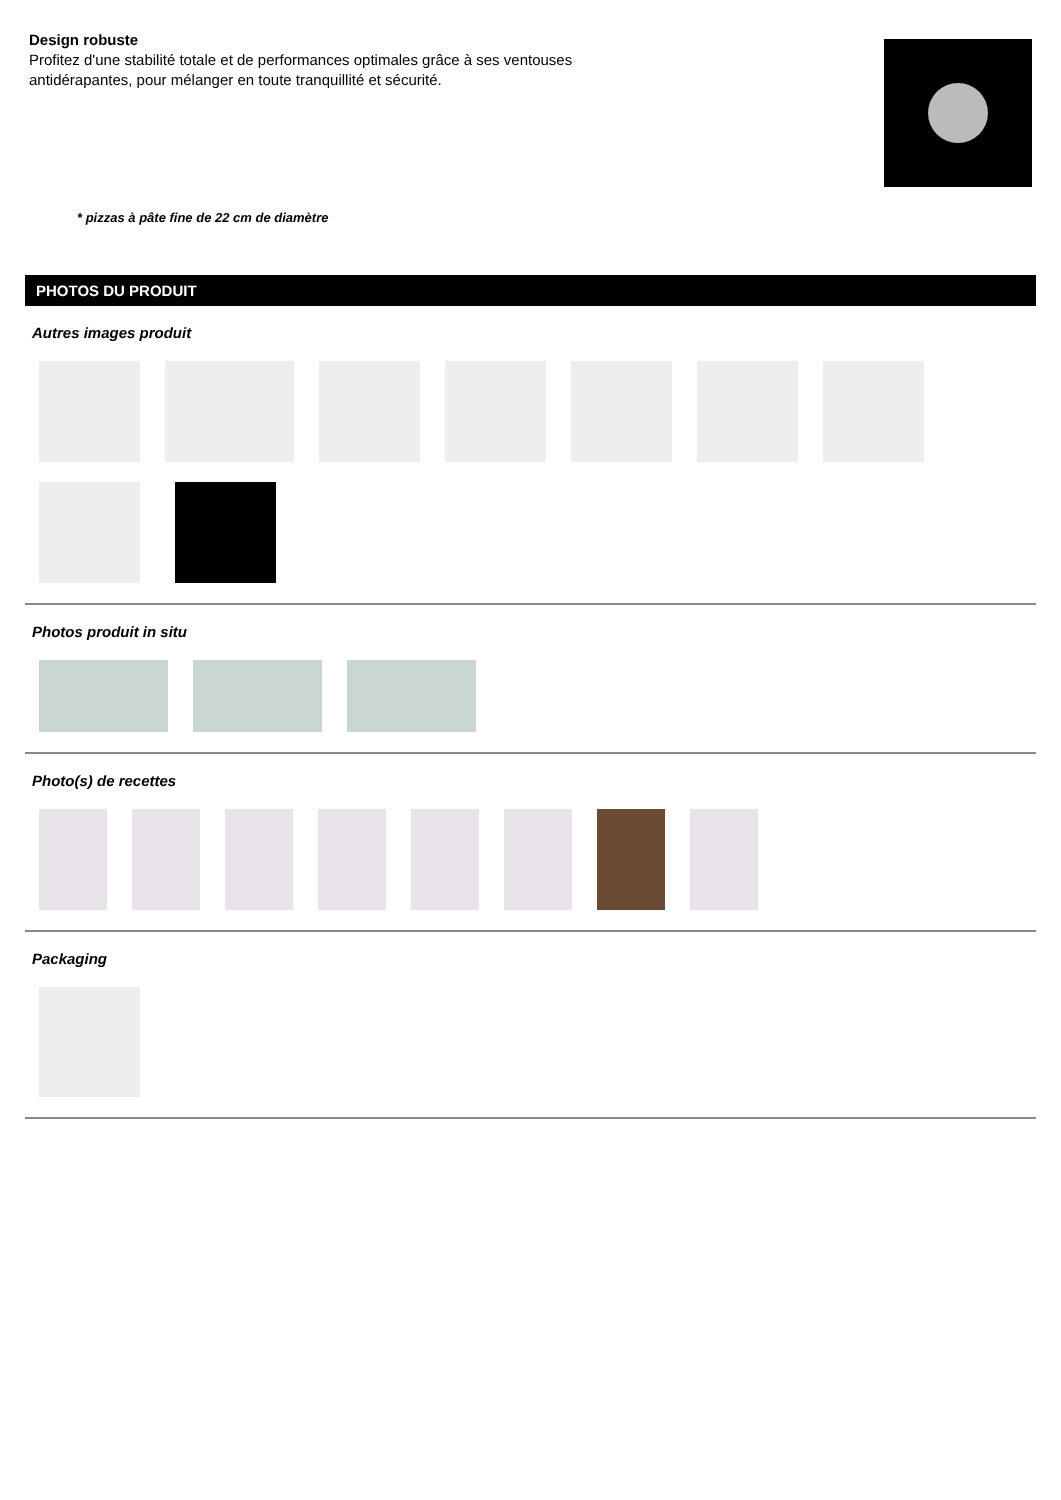Design robuste
Profitez d'une stabilité totale et de performances optimales grâce à ses ventouses antidérapantes, pour mélanger en toute tranquillité et sécurité.
* pizzas à pâte fine de 22 cm de diamètre
PHOTOS DU PRODUIT
Autres images produit
Photos produit in situ
Photo(s) de recettes
Packaging